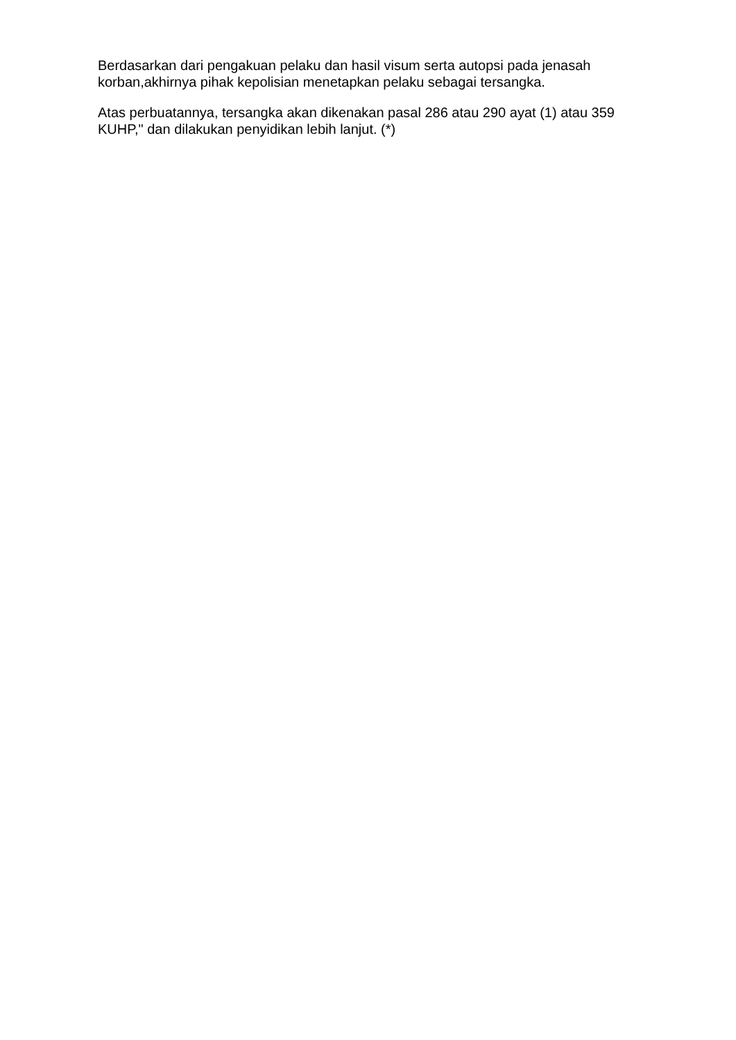Berdasarkan dari pengakuan pelaku dan hasil visum serta autopsi pada jenasah korban,akhirnya pihak kepolisian menetapkan pelaku sebagai tersangka.
Atas perbuatannya, tersangka akan dikenakan pasal 286 atau 290 ayat (1) atau 359 KUHP," dan dilakukan penyidikan lebih lanjut. (*)